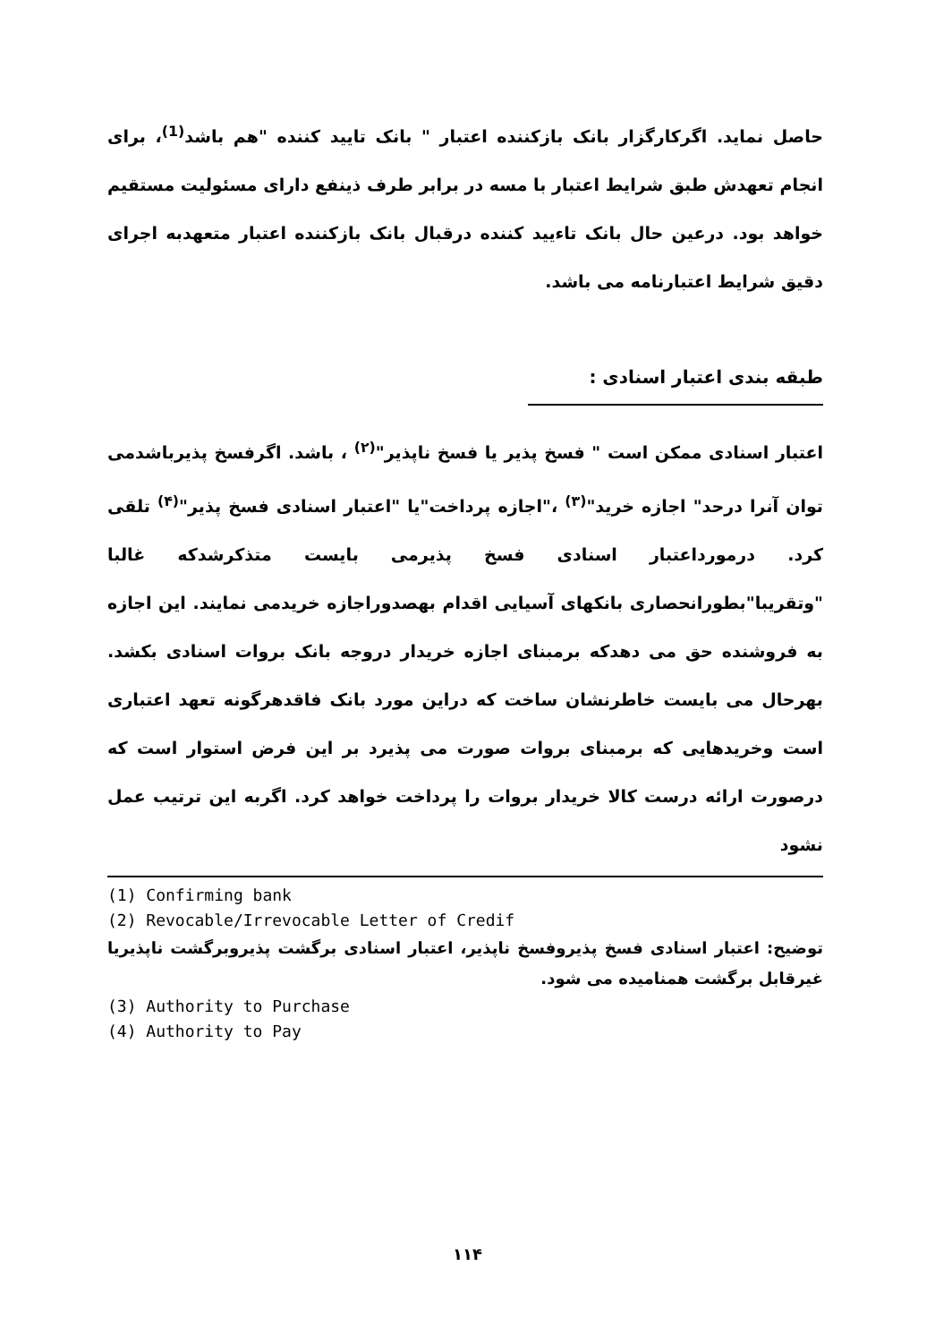حاصل نماید. اگرکارگزار بانک بازکننده اعتبار " بانک تایید کننده "هم باشد<sup>(1)</sup>، برای انجام تعهدش طبق شرایط اعتبار با مسه در برابر طرف ذینفع دارای مسئولیت مستقیم خواهد بود. درعین حال بانک تاءیید کننده درقبال بانک بازکننده اعتبار متعهدبه اجرای دقیق شرایط اعتبارنامه می باشد.
طبقه بندی اعتبار اسنادی :
اعتبار اسنادی ممکن است " فسخ پذیر یا فسخ ناپذیر"<sup>(۲)</sup> ، باشد. اگرفسخ پذیرباشدمی توان آنرا درحد" اجازه خرید"<sup>(۳)</sup> ،"اجازه پرداخت"یا "اعتبار اسنادی فسخ پذیر"<sup>(۴)</sup> تلقی کرد. درمورداعتبار اسنادی فسخ پذیرمی بایست متذکرشدکه غالبا "وتقریبا"بطورانحصاری بانکهای آسیایی اقدام بهصدوراجازه خریدمی نمایند. این اجازه به فروشنده حق می دهدکه برمبنای اجازه خریدار دروجه بانک بروات اسنادی بکشد. بهرحال می بایست خاطرنشان ساخت که دراین مورد بانک فاقدهرگونه تعهد اعتباری است وخریدهایی که برمبنای بروات صورت می پذیرد بر این فرض استوار است که درصورت ارائه درست کالا خریدار بروات را پرداخت خواهد کرد. اگربه این ترتیب عمل نشود
(1) Confirming bank
(2) Revocable/Irrevocable Letter of Credif
توضیح: اعتبار اسنادی فسخ پذیروفسخ ناپذیر، اعتبار اسنادی برگشت پذیروبرگشت ناپذیریا غیرقابل برگشت همنامیده می شود.
(3) Authority to Purchase
(4) Authority to Pay
۱۱۴